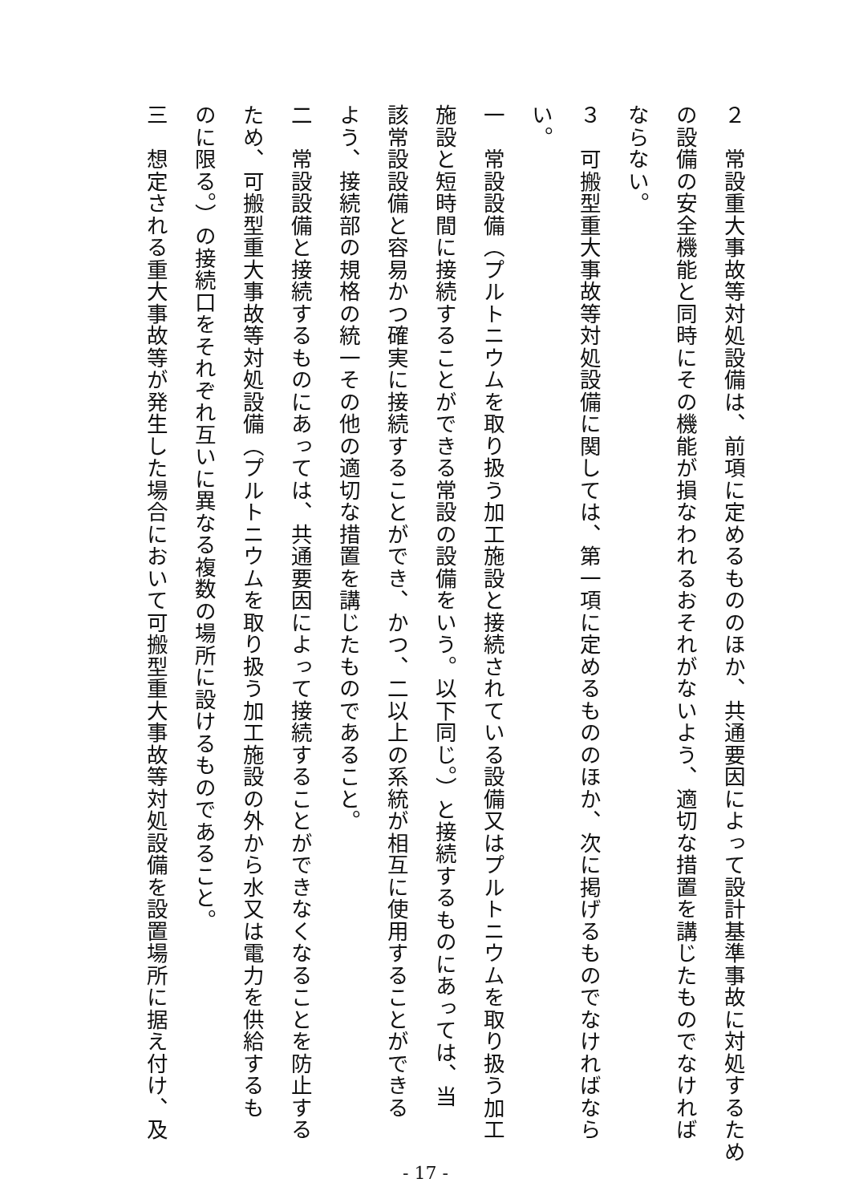２　常設重大事故等対処設備は、前項に定めるもののほか、共通要因によって設計基準事故に対処するため
の設備の安全機能と同時にその機能が損なわれるおそれがないよう、適切な措置を講じたものでなければ
ならない。
３　可搬型重大事故等対処設備に関しては、第一項に定めるもののほか、次に掲げるものでなければなら
い。
一　常設設備（プルトニウムを取り扱う加工施設と接続されている設備又はプルトニウムを取り扱う加工
施設と短時間に接続することができる常設の設備をいう。以下同じ。）と接続するものにあっては、当
該常設設備と容易かつ確実に接続することができ、かつ、二以上の系統が相互に使用することができる
よう、接続部の規格の統一その他の適切な措置を講じたものであること。
二　常設設備と接続するものにあっては、共通要因によって接続することができなくなることを防止する
ため、可搬型重大事故等対処設備（プルトニウムを取り扱う加工施設の外から水又は電力を供給するも
のに限る。）の接続口をそれぞれ互いに異なる複数の場所に設けるものであること。
三　想定される重大事故等が発生した場合において可搬型重大事故等対処設備を設置場所に据え付け、及
- 17 -